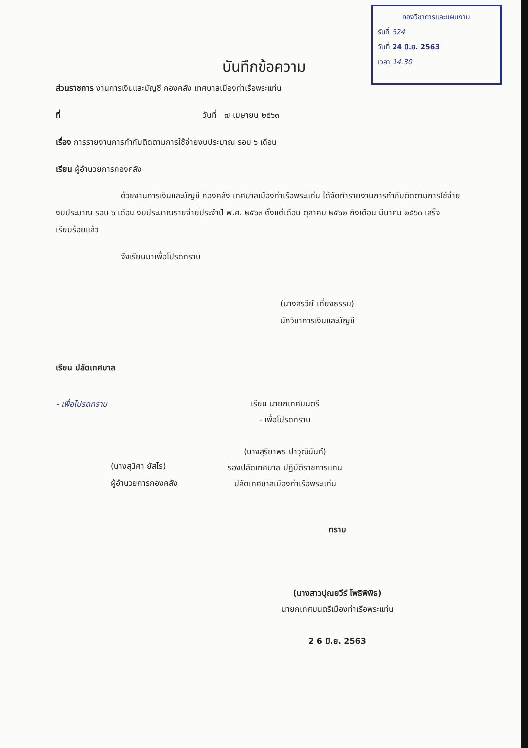กองวิชาการและแผนงาน
รับที่ 524
วันที่ 24 มิ.ย. 2563
เวลา 14.30
บันทึกข้อความ
ส่วนราชการ งานการเงินและบัญชี กองคลัง เทศบาลเมืองท่าเรือพระแท่น
ที่ วันที่ ๗ เมษายน ๒๕๖๓
เรื่อง การรายงานการกำกับติดตามการใช้จ่ายงบประมาณ รอบ ๖ เดือน
เรียน ผู้อำนวยการกองคลัง
ด้วยงานการเงินและบัญชี กองคลัง เทศบาลเมืองท่าเรือพระแท่น ได้จัดทำรายงานการกำกับติดตามการใช้จ่ายงบประมาณ รอบ ๖ เดือน งบประมาณรายจ่ายประจำปี พ.ศ. ๒๕๖๓ ตั้งแต่เดือน ตุลาคม ๒๕๖๒ ถึงเดือน มีนาคม ๒๕๖๓ เสร็จเรียบร้อยแล้ว
จึงเรียนมาเพื่อโปรดทราบ
(นางสรวีย์ เที่ยงธรรม)
นักวิชาการเงินและบัญชี
เรียน ปลัดเทศบาล
- เพื่อโปรดทราบ
(นางสุนิศา ยัสโร)
ผู้อำนวยการกองคลัง
เรียน นายกเทศมนตรี
- เพื่อโปรดทราบ
(นางสุริยาพร ปาวุฒินันท์)
รองปลัดเทศบาล ปฏิบัติราชการแทน
ปลัดเทศบาลเมืองท่าเรือพระแท่น
ทราบ
(นางสาวปุณยวีร์ โพธิพิพิธ)
นายกเทศมนตรีเมืองท่าเรือพระแท่น
2 6 มิ.ย. 2563